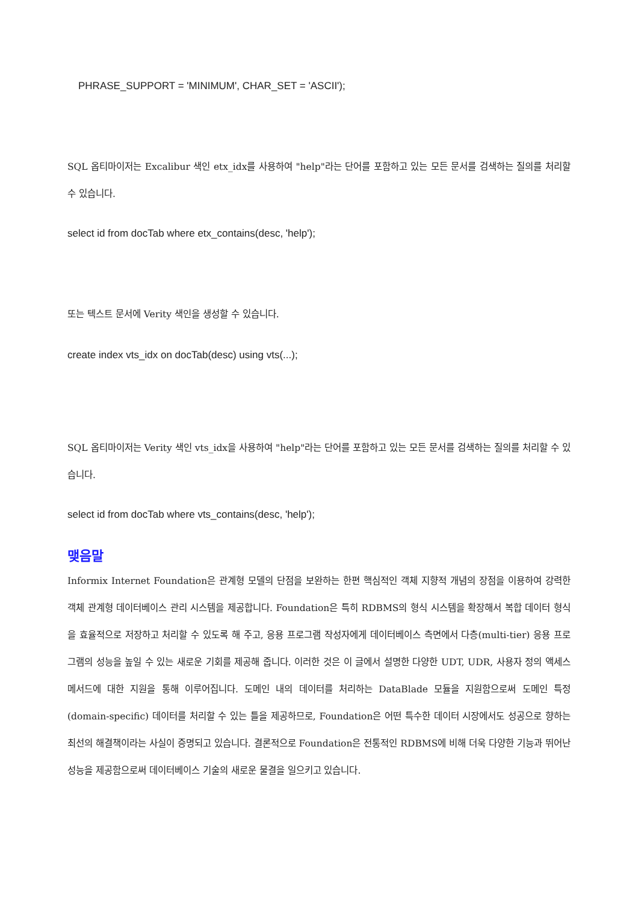PHRASE_SUPPORT = 'MINIMUM', CHAR_SET = 'ASCII');
SQL 옵티마이저는 Excalibur 색인 etx_idx를 사용하여 "help"라는 단어를 포함하고 있는 모든 문서를 검색하는 질의를 처리할 수 있습니다.
select id from docTab where etx_contains(desc, 'help');
또는 텍스트 문서에 Verity 색인을 생성할 수 있습니다.
create index vts_idx on docTab(desc) using vts(...);
SQL 옵티마이저는 Verity 색인 vts_idx을 사용하여 "help"라는 단어를 포함하고 있는 모든 문서를 검색하는 질의를 처리할 수 있습니다.
select id from docTab where vts_contains(desc, 'help');
맺음말
Informix Internet Foundation은 관계형 모델의 단점을 보완하는 한편 핵심적인 객체 지향적 개념의 장점을 이용하여 강력한 객체 관계형 데이터베이스 관리 시스템을 제공합니다. Foundation은 특히 RDBMS의 형식 시스템을 확장해서 복합 데이터 형식을 효율적으로 저장하고 처리할 수 있도록 해 주고, 응용 프로그램 작성자에게 데이터베이스 측면에서 다층(multi-tier) 응용 프로그램의 성능을 높일 수 있는 새로운 기회를 제공해 줍니다. 이러한 것은 이 글에서 설명한 다양한 UDT, UDR, 사용자 정의 액세스 메서드에 대한 지원을 통해 이루어집니다. 도메인 내의 데이터를 처리하는 DataBlade 모듈을 지원함으로써 도메인 특정(domain-specific) 데이터를 처리할 수 있는 틀을 제공하므로, Foundation은 어떤 특수한 데이터 시장에서도 성공으로 향하는 최선의 해결책이라는 사실이 증명되고 있습니다. 결론적으로 Foundation은 전통적인 RDBMS에 비해 더욱 다양한 기능과 뛰어난 성능을 제공함으로써 데이터베이스 기술의 새로운 물결을 일으키고 있습니다.